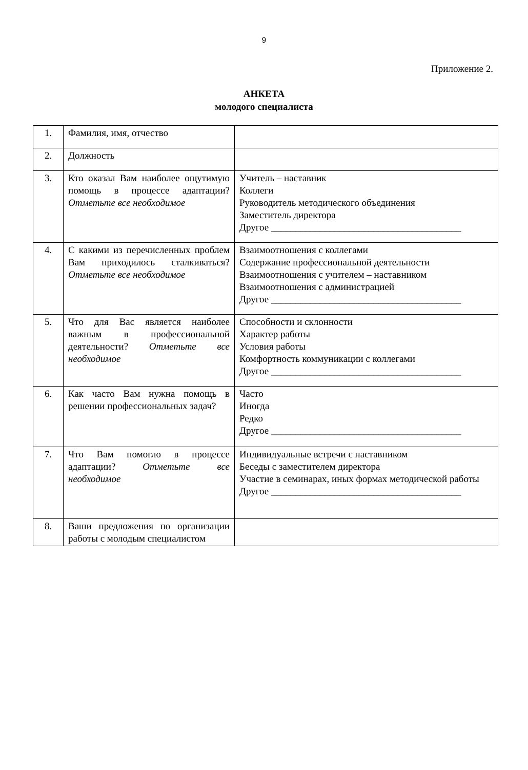9
Приложение 2.
АНКЕТА
молодого специалиста
| 1. | Фамилия, имя, отчество | |
| 2. | Должность | |
| 3. | Кто оказал Вам наиболее ощутимую помощь в процессе адаптации? Отметьте все необходимое | Учитель – наставник Коллеги Руководитель методического объединения Заместитель директора Другое _______________________________________ |
| 4. | С какими из перечисленных проблем Вам приходилось сталкиваться? Отметьте все необходимое | Взаимоотношения с коллегами Содержание профессиональной деятельности Взаимоотношения с учителем – наставником Взаимоотношения с администрацией Другое _______________________________________ |
| 5. | Что для Вас является наиболее важным в профессиональной деятельности? Отметьте все необходимое | Способности и склонности Характер работы Условия работы Комфортность коммуникации с коллегами Другое _______________________________________ |
| 6. | Как часто Вам нужна помощь в решении профессиональных задач? | Часто Иногда Редко Другое _______________________________________ |
| 7. | Что Вам помогло в процессе адаптации? Отметьте все необходимое | Индивидуальные встречи с наставником Беседы с заместителем директора Участие в семинарах, иных формах методической работы Другое _______________________________________ |
| 8. | Ваши предложения по организации работы с молодым специалистом | |